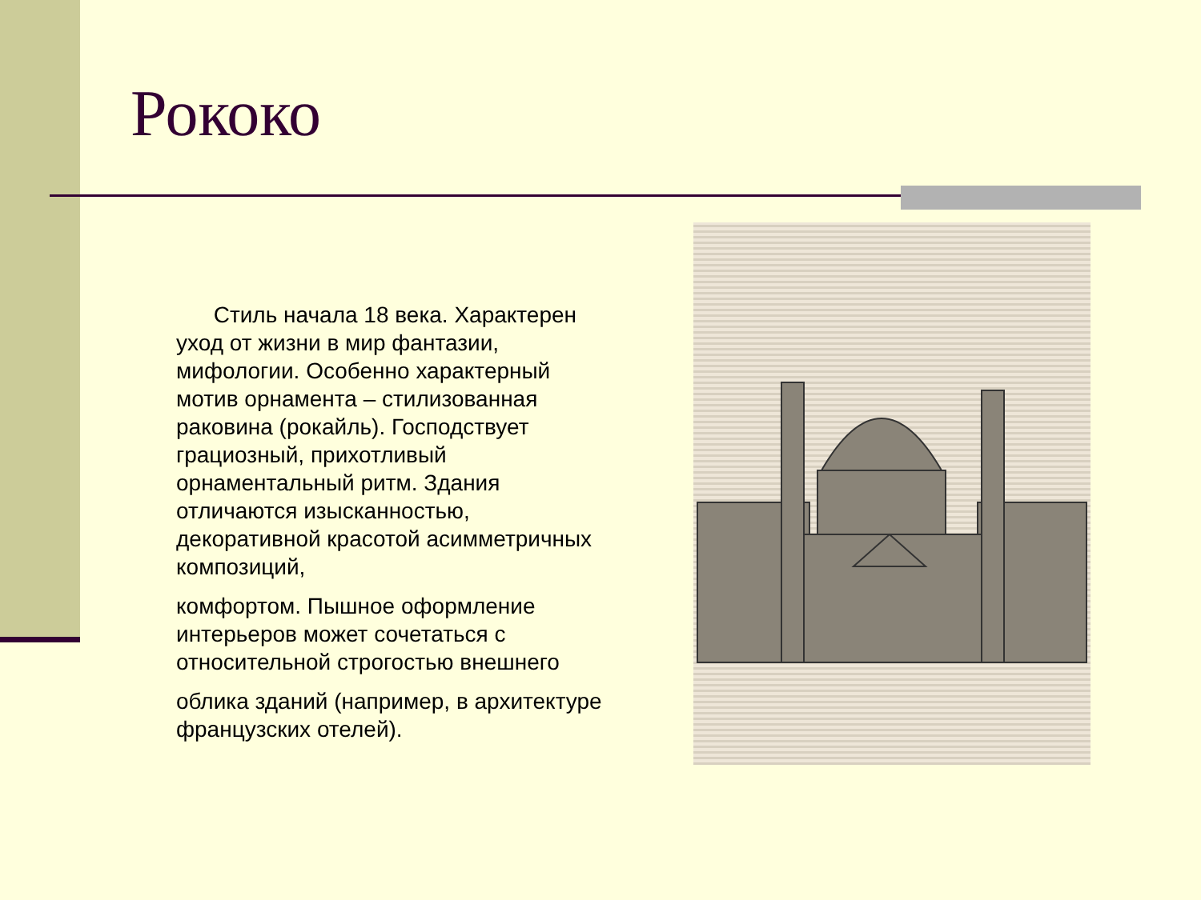Рококо
Стиль начала 18 века. Характерен уход от жизни в мир фантазии, мифологии. Особенно характерный мотив орнамента – стилизованная раковина (рокайль). Господствует грациозный, прихотливый орнаментальный ритм. Здания отличаются изысканностью, декоративной красотой асимметричных композиций,
комфортом. Пышное оформление интерьеров может сочетаться с относительной строгостью внешнего
облика зданий (например, в архитектуре французских отелей).